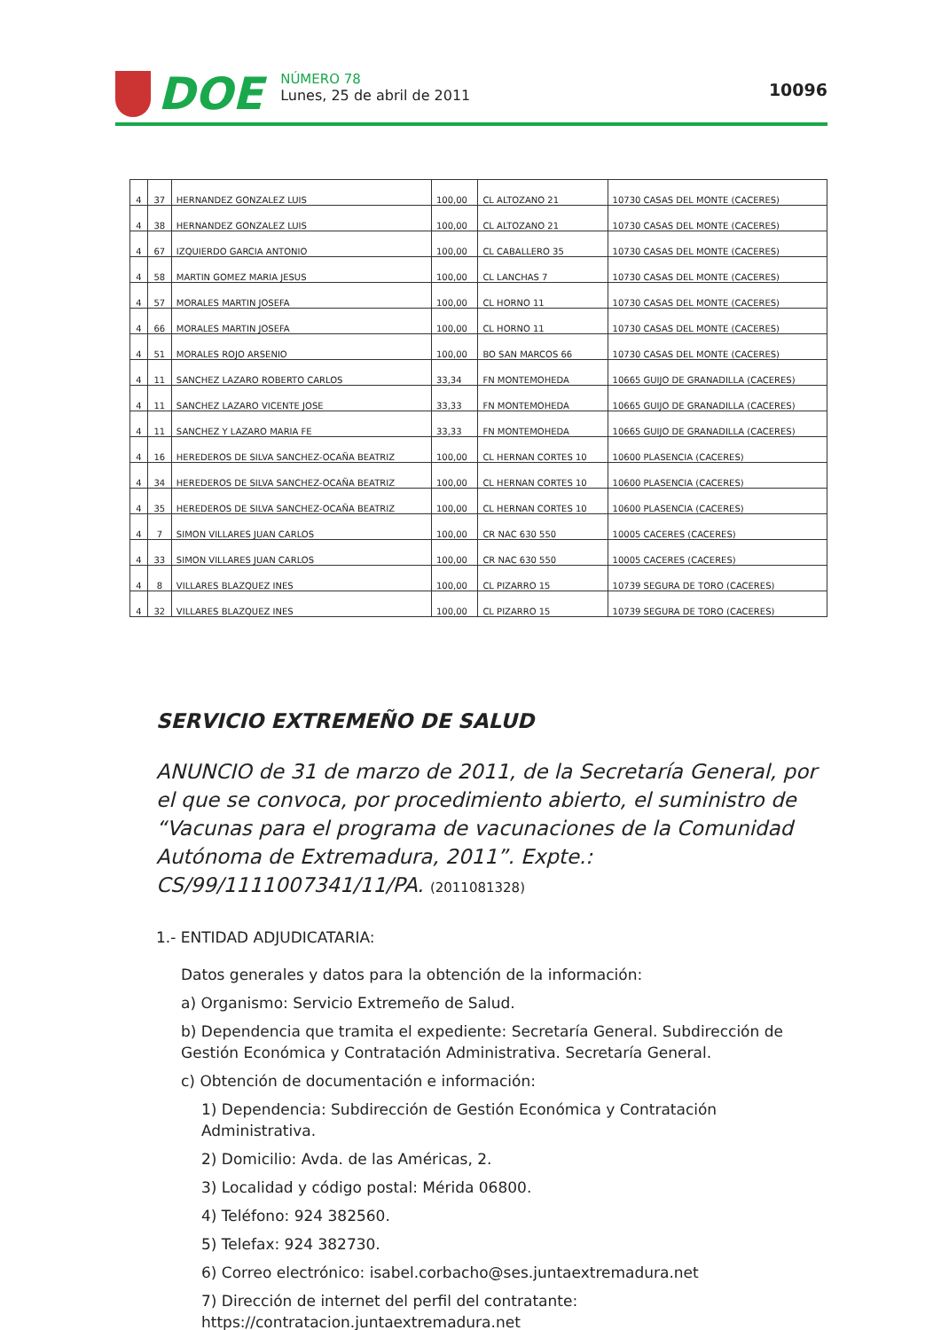DOE
NÚMERO 78
Lunes, 25 de abril de 2011
10096
| 4 | 37 | HERNANDEZ GONZALEZ LUIS | 100,00 | CL ALTOZANO 21 | 10730 CASAS DEL MONTE (CACERES) |
| 4 | 38 | HERNANDEZ GONZALEZ LUIS | 100,00 | CL ALTOZANO 21 | 10730 CASAS DEL MONTE (CACERES) |
| 4 | 67 | IZQUIERDO GARCIA ANTONIO | 100,00 | CL CABALLERO 35 | 10730 CASAS DEL MONTE (CACERES) |
| 4 | 58 | MARTIN GOMEZ MARIA JESUS | 100,00 | CL LANCHAS 7 | 10730 CASAS DEL MONTE (CACERES) |
| 4 | 57 | MORALES MARTIN JOSEFA | 100,00 | CL HORNO 11 | 10730 CASAS DEL MONTE (CACERES) |
| 4 | 66 | MORALES MARTIN JOSEFA | 100,00 | CL HORNO 11 | 10730 CASAS DEL MONTE (CACERES) |
| 4 | 51 | MORALES ROJO ARSENIO | 100,00 | BO SAN MARCOS 66 | 10730 CASAS DEL MONTE (CACERES) |
| 4 | 11 | SANCHEZ LAZARO ROBERTO CARLOS | 33,34 | FN MONTEMOHEDA | 10665 GUIJO DE GRANADILLA (CACERES) |
| 4 | 11 | SANCHEZ LAZARO VICENTE JOSE | 33,33 | FN MONTEMOHEDA | 10665 GUIJO DE GRANADILLA (CACERES) |
| 4 | 11 | SANCHEZ Y LAZARO MARIA FE | 33,33 | FN MONTEMOHEDA | 10665 GUIJO DE GRANADILLA (CACERES) |
| 4 | 16 | HEREDEROS DE SILVA SANCHEZ-OCAÑA BEATRIZ | 100,00 | CL HERNAN CORTES 10 | 10600 PLASENCIA (CACERES) |
| 4 | 34 | HEREDEROS DE SILVA SANCHEZ-OCAÑA BEATRIZ | 100,00 | CL HERNAN CORTES 10 | 10600 PLASENCIA (CACERES) |
| 4 | 35 | HEREDEROS DE SILVA SANCHEZ-OCAÑA BEATRIZ | 100,00 | CL HERNAN CORTES 10 | 10600 PLASENCIA (CACERES) |
| 4 | 7 | SIMON VILLARES JUAN CARLOS | 100,00 | CR NAC 630 550 | 10005 CACERES (CACERES) |
| 4 | 33 | SIMON VILLARES JUAN CARLOS | 100,00 | CR NAC 630 550 | 10005 CACERES (CACERES) |
| 4 | 8 | VILLARES BLAZQUEZ INES | 100,00 | CL PIZARRO 15 | 10739 SEGURA DE TORO (CACERES) |
| 4 | 32 | VILLARES BLAZQUEZ INES | 100,00 | CL PIZARRO 15 | 10739 SEGURA DE TORO (CACERES) |
SERVICIO EXTREMEÑO DE SALUD
ANUNCIO de 31 de marzo de 2011, de la Secretaría General, por el que se convoca, por procedimiento abierto, el suministro de “Vacunas para el programa de vacunaciones de la Comunidad Autónoma de Extremadura, 2011”. Expte.: CS/99/1111007341/11/PA. (2011081328)
1.- ENTIDAD ADJUDICATARIA:
Datos generales y datos para la obtención de la información:
a) Organismo: Servicio Extremeño de Salud.
b) Dependencia que tramita el expediente: Secretaría General. Subdirección de Gestión Económica y Contratación Administrativa. Secretaría General.
c) Obtención de documentación e información:
1) Dependencia: Subdirección de Gestión Económica y Contratación Administrativa.
2) Domicilio: Avda. de las Américas, 2.
3) Localidad y código postal: Mérida 06800.
4) Teléfono: 924 382560.
5) Telefax: 924 382730.
6) Correo electrónico: isabel.corbacho@ses.juntaextremadura.net
7) Dirección de internet del perfil del contratante: https://contratacion.juntaextremadura.net